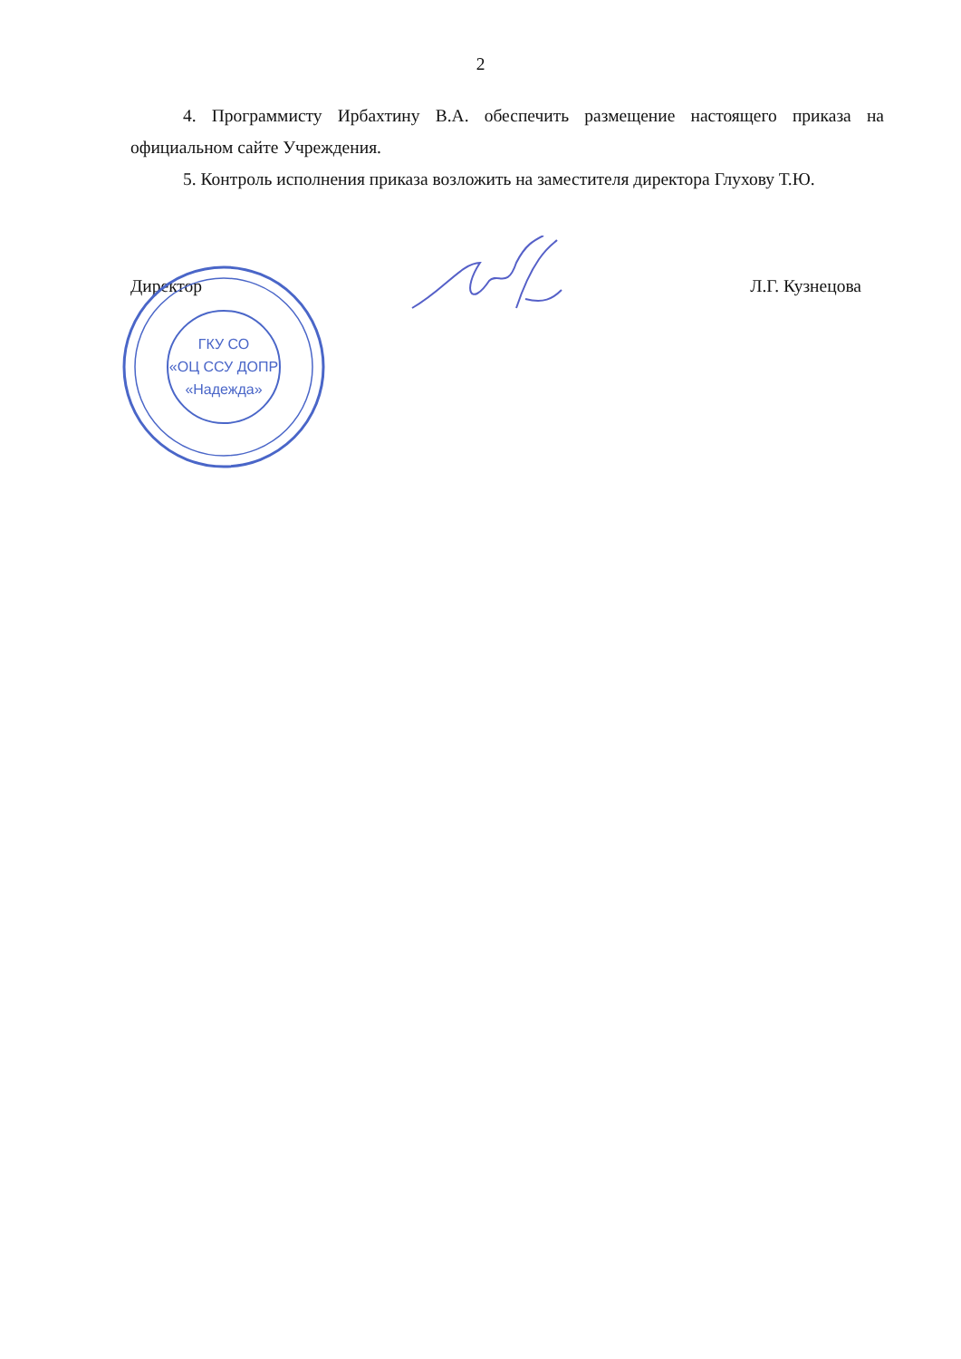2
4. Программисту Ирбахтину В.А. обеспечить размещение настоящего приказа на официальном сайте Учреждения.
5. Контроль исполнения приказа возложить на заместителя директора Глухову Т.Ю.
Директор Л.Г. Кузнецова
ГКУ СО
«ОЦ ССУ ДОПР
«Надежда»